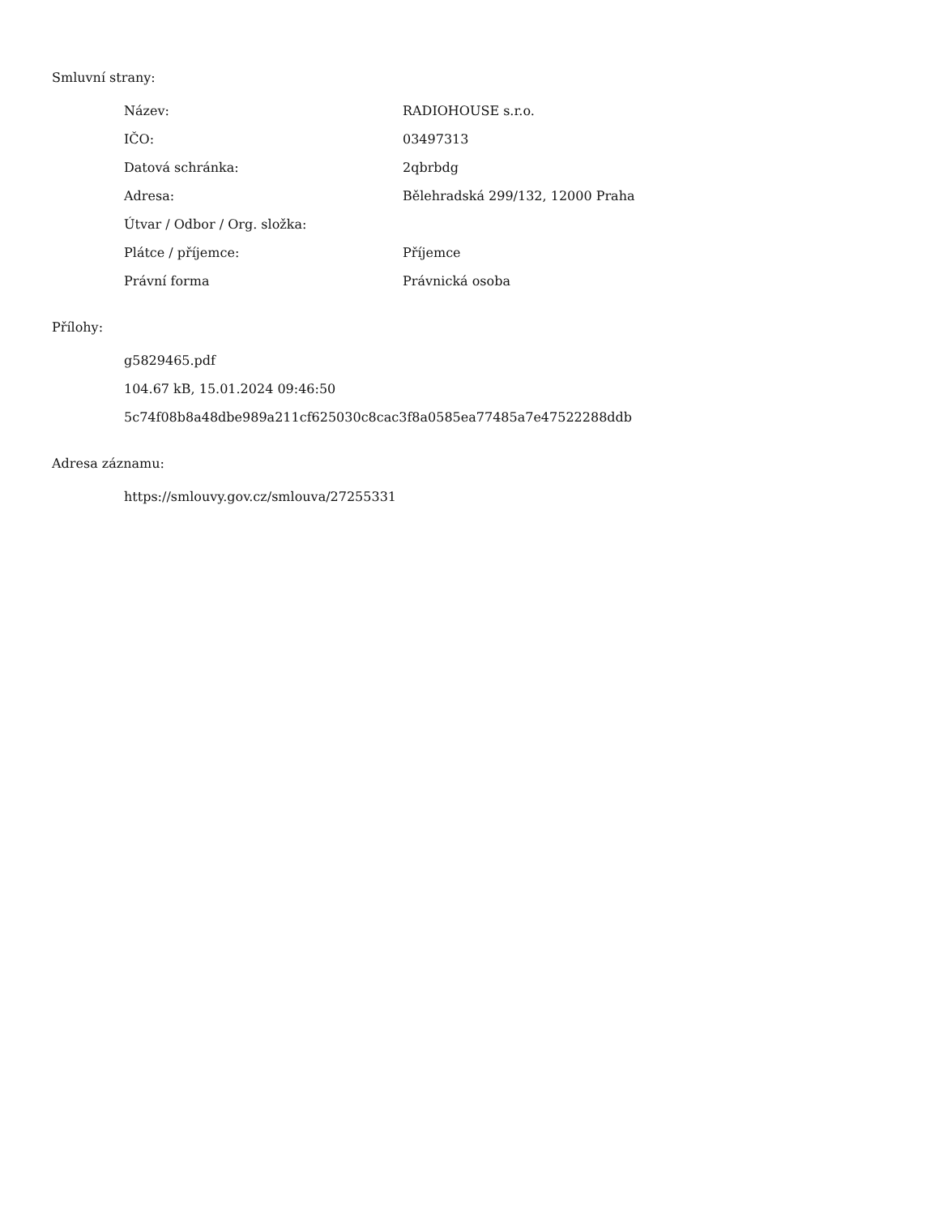Smluvní strany:
| Název: | RADIOHOUSE s.r.o. |
| IČO: | 03497313 |
| Datová schránka: | 2qbrbdg |
| Adresa: | Bělehradská 299/132, 12000 Praha |
| Útvar / Odbor / Org. složka: | |
| Plátce / příjemce: | Příjemce |
| Právní forma | Právnická osoba |
Přílohy:
g5829465.pdf
104.67 kB, 15.01.2024 09:46:50
5c74f08b8a48dbe989a211cf625030c8cac3f8a0585ea77485a7e47522288ddb
Adresa záznamu:
https://smlouvy.gov.cz/smlouva/27255331